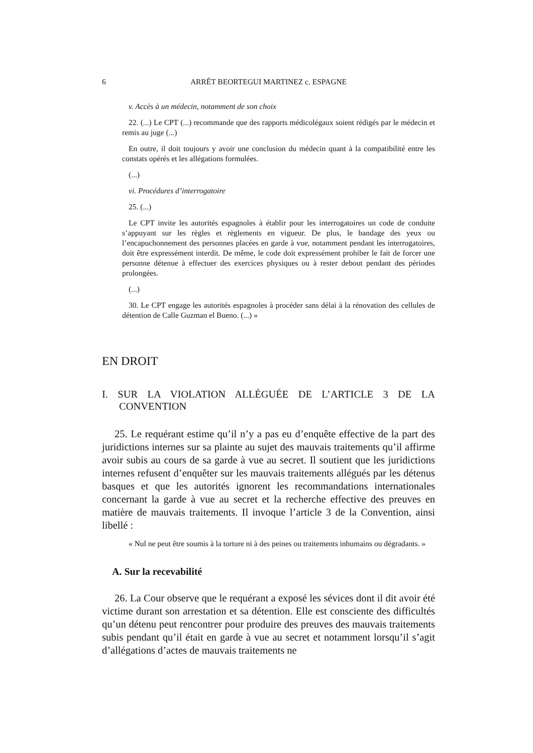6 ARRÊT BEORTEGUI MARTINEZ c. ESPAGNE
v. Accès à un médecin, notamment de son choix
22. (...) Le CPT (...) recommande que des rapports médicolégaux soient rédigés par le médecin et remis au juge (...)
En outre, il doit toujours y avoir une conclusion du médecin quant à la compatibilité entre les constats opérés et les allégations formulées.
(...)
vi. Procédures d’interrogatoire
25. (...)
Le CPT invite les autorités espagnoles à établir pour les interrogatoires un code de conduite s’appuyant sur les règles et règlements en vigueur. De plus, le bandage des yeux ou l’encapuchonnement des personnes placées en garde à vue, notamment pendant les interrogatoires, doit être expressément interdit. De même, le code doit expressément prohiber le fait de forcer une personne détenue à effectuer des exercices physiques ou à rester debout pendant des périodes prolongées.
(...)
30. Le CPT engage les autorités espagnoles à procéder sans délai à la rénovation des cellules de détention de Calle Guzman el Bueno. (...) »
EN DROIT
I. SUR LA VIOLATION ALLÉGUÉE DE L’ARTICLE 3 DE LA CONVENTION
25. Le requérant estime qu’il n’y a pas eu d’enquête effective de la part des juridictions internes sur sa plainte au sujet des mauvais traitements qu’il affirme avoir subis au cours de sa garde à vue au secret. Il soutient que les juridictions internes refusent d’enquêter sur les mauvais traitements allégués par les détenus basques et que les autorités ignorent les recommandations internationales concernant la garde à vue au secret et la recherche effective des preuves en matière de mauvais traitements. Il invoque l’article 3 de la Convention, ainsi libellé :
« Nul ne peut être soumis à la torture ni à des peines ou traitements inhumains ou dégradants. »
A. Sur la recevabilité
26. La Cour observe que le requérant a exposé les sévices dont il dit avoir été victime durant son arrestation et sa détention. Elle est consciente des difficultés qu’un détenu peut rencontrer pour produire des preuves des mauvais traitements subis pendant qu’il était en garde à vue au secret et notamment lorsqu’il s’agit d’allégations d’actes de mauvais traitements ne